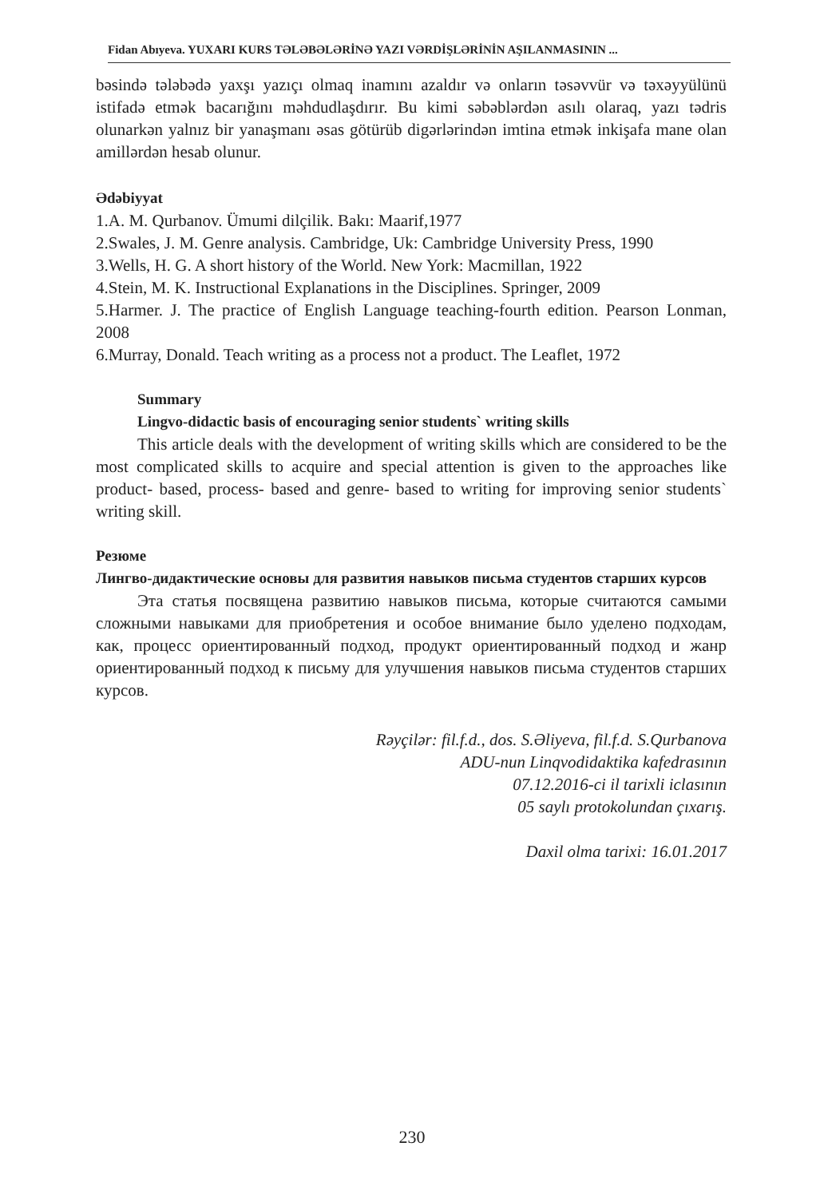Fidan Abıyeva. YUXARI KURS TƏLƏBƏLƏRİNƏ YAZI VƏRDİŞLƏRİNİN AŞILANMASININ ...
bəsində tələbədə yaxşı yazıçı olmaq inamını azaldır və onların təsəvvür və təxəyyülünü istifadə etmək bacarığını məhdudlaşdırır. Bu kimi səbəblərdən asılı olaraq, yazı tədris olunarkən yalnız bir yanaşmanı əsas götürüb digərlərindən imtina etmək inkişafa mane olan amillərdən hesab olunur.
Ədəbiyyat
1.A. M. Qurbanov. Ümumi dilçilik. Bakı: Maarif,1977
2.Swales, J. M. Genre analysis. Cambridge, Uk: Cambridge University Press, 1990
3.Wells, H. G. A short history of the World. New York: Macmillan, 1922
4.Stein, M. K. Instructional Explanations in the Disciplines. Springer, 2009
5.Harmer. J. The practice of English Language teaching-fourth edition. Pearson Lonman, 2008
6.Murray, Donald. Teach writing as a process not a product. The Leaflet, 1972
Summary
Lingvo-didactic basis of encouraging senior students` writing skills
This article deals with the development of writing skills which are considered to be the most complicated skills to acquire and special attention is given to the approaches like product- based, process- based and genre- based to writing for improving senior students` writing skill.
Резюме
Лингво-дидактические основы для развития навыков письма студентов старших курсов
Эта статья посвящена развитию навыков письма, которые считаются самыми сложными навыками для приобретения и особое внимание было уделено подходам, как, процесс ориентированный подход, продукт ориентированный подход и жанр ориентированный подход к письму для улучшения навыков письма студентов старших курсов.
Rəyçilər: fil.f.d., dos. S.Əliyeva, fil.f.d. S.Qurbanova
ADU-nun Linqvodidaktika kafedrasının
07.12.2016-ci il tarixli iclasının
05 saylı protokolundan çıxarış.
Daxil olma tarixi: 16.01.2017
230